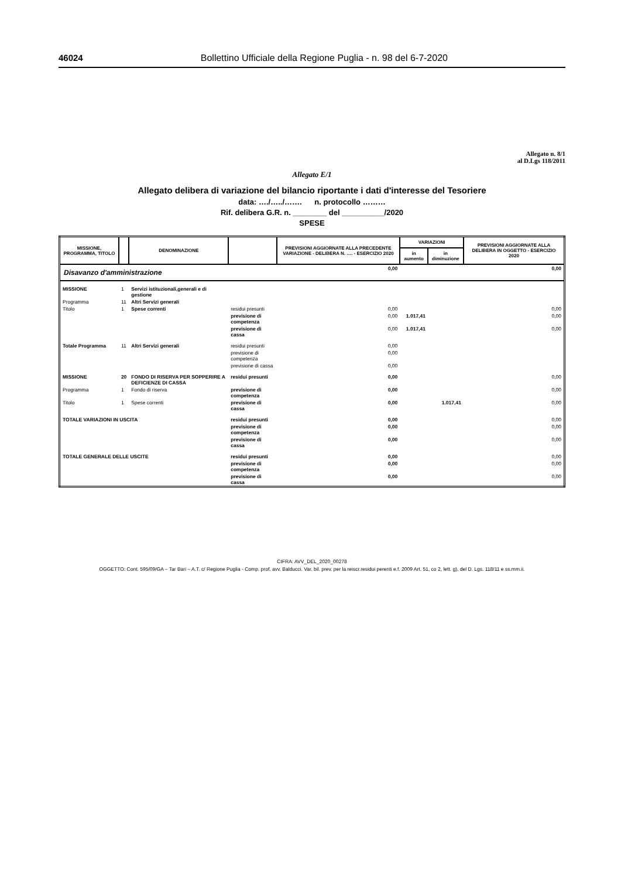46024 Bollettino Ufficiale della Regione Puglia - n. 98 del 6-7-2020
Allegato n. 8/1
al D.Lgs 118/2011
Allegato E/1
Allegato delibera di variazione del bilancio riportante i dati d'interesse del Tesoriere
data: …./…../……. n. protocollo ………
Rif. delibera G.R. n. ________ del __________/2020
SPESE
| MISSIONE, PROGRAMMA, TITOLO | | DENOMINAZIONE | | PREVISIONI AGGIORNATE ALLA PRECEDENTE VARIAZIONE - DELIBERA N. …. - ESERCIZIO 2020 | VARIAZIONI | | PREVISIONI AGGIORNATE ALLA DELIBERA IN OGGETTO - ESERCIZIO 2020 |
| --- | --- | --- | --- | --- | --- | --- | --- |
| | | | | | in aumento | in diminuzione | |
| Disavanzo d'amministrazione | | | | 0,00 | | | 0,00 |
| MISSIONE | 1 | Servizi istituzionali,generali e di gestione | | | | | |
| Programma | 11 | Altri Servizi generali | | | | | |
| Titolo | 1 | Spese correnti | residui presunti | 0,00 | | | 0,00 |
| | | | previsione di competenza | 0,00 | 1.017,41 | | 0,00 |
| | | | previsione di cassa | 0,00 | 1.017,41 | | 0,00 |
| Totale Programma | 11 | Altri Servizi generali | residui presunti | 0,00 | | | |
| | | | previsione di competenza | 0,00 | | | |
| | | | previsione di cassa | 0,00 | | | |
| MISSIONE | 20 | FONDO DI RISERVA PER SOPPERIRE A DEFICIENZE DI CASSA | residui presunti | 0,00 | | | 0,00 |
| Programma | 1 | Fondo di riserva | previsione di competenza | 0,00 | | | 0,00 |
| Titolo | 1 | Spese correnti | previsione di cassa | 0,00 | | 1.017,41 | 0,00 |
| TOTALE VARIAZIONI IN USCITA | | | residui presunti | 0,00 | | | 0,00 |
| | | | previsione di competenza | 0,00 | | | 0,00 |
| | | | previsione di cassa | 0,00 | | | 0,00 |
| TOTALE GENERALE DELLE USCITE | | | residui presunti | 0,00 | | | 0,00 |
| | | | previsione di competenza | 0,00 | | | 0,00 |
| | | | previsione di cassa | 0,00 | | | 0,00 |
CIFRA: AVV_DEL_2020_00278
OGGETTO: Cont. 595/09/GA – Tar Bari – A.T. c/ Regione Puglia - Comp. prof. avv. Balducci. Var. bil. prev. per la reiscr.residui perenti e.f. 2009 Art. 51, co 2, lett. g), del D. Lgs. 118/11 e ss.mm.ii.